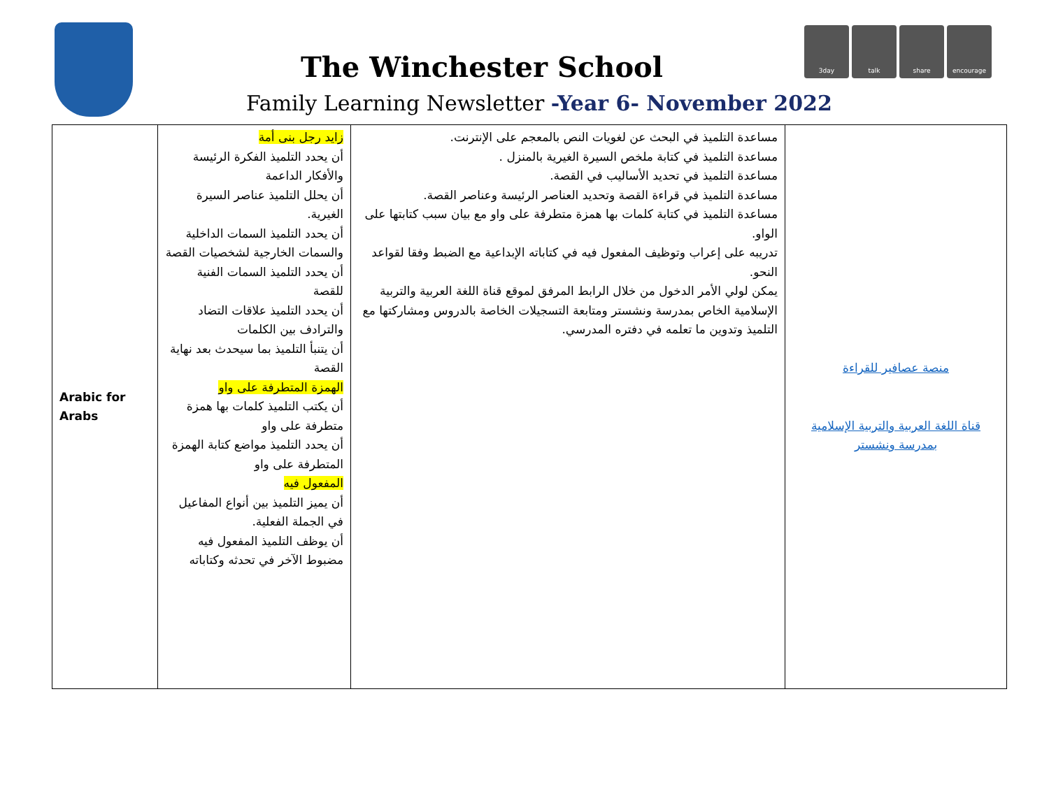The Winchester School
Family Learning Newsletter -Year 6- November 2022
3day talk share encourage
| Arabic for Arabs | زايد رجل بنى أمة أن يحدد التلميذ الفكرة الرئيسة والأفكار الداعمة أن يحلل التلميذ عناصر السيرة الغيرية. أن يحدد التلميذ السمات الداخلية والسمات الخارجية لشخصيات القصة أن يحدد التلميذ السمات الفنية للقصة أن يحدد التلميذ علاقات التضاد والترادف بين الكلمات أن يتنبأ التلميذ بما سيحدث بعد نهاية القصة الهمزة المتطرفة على واو أن يكتب التلميذ كلمات بها همزة متطرفة على واو أن يحدد التلميذ مواضع كتابة الهمزة المتطرفة على واو المفعول فيه أن يميز التلميذ بين أنواع المفاعيل في الجملة الفعلية. أن يوظف التلميذ المفعول فيه مضبوط الآخر في تحدثه وكتاباته | مساعدة التلميذ في البحث عن لغويات النص بالمعجم على الإنترنت. مساعدة التلميذ في كتابة ملخص السيرة الغيرية بالمنزل . مساعدة التلميذ في تحديد الأساليب في القصة. مساعدة التلميذ في قراءة القصة وتحديد العناصر الرئيسة وعناصر القصة. مساعدة التلميذ في كتابة كلمات بها همزة متطرفة على واو مع بيان سبب كتابتها على الواو. تدريبه على إعراب وتوظيف المفعول فيه في كتاباته الإبداعية مع الضبط وفقا لقواعد النحو. يمكن لولي الأمر الدخول من خلال الرابط المرفق لموقع قناة اللغة العربية والتربية الإسلامية الخاص بمدرسة ونشستر ومتابعة التسجيلات الخاصة بالدروس ومشاركتها مع التلميذ وتدوين ما تعلمه في دفتره المدرسي. | منصة عصافير للقراءة قناة اللغة العربية والتربية الإسلامية بمدرسة ونشستر |